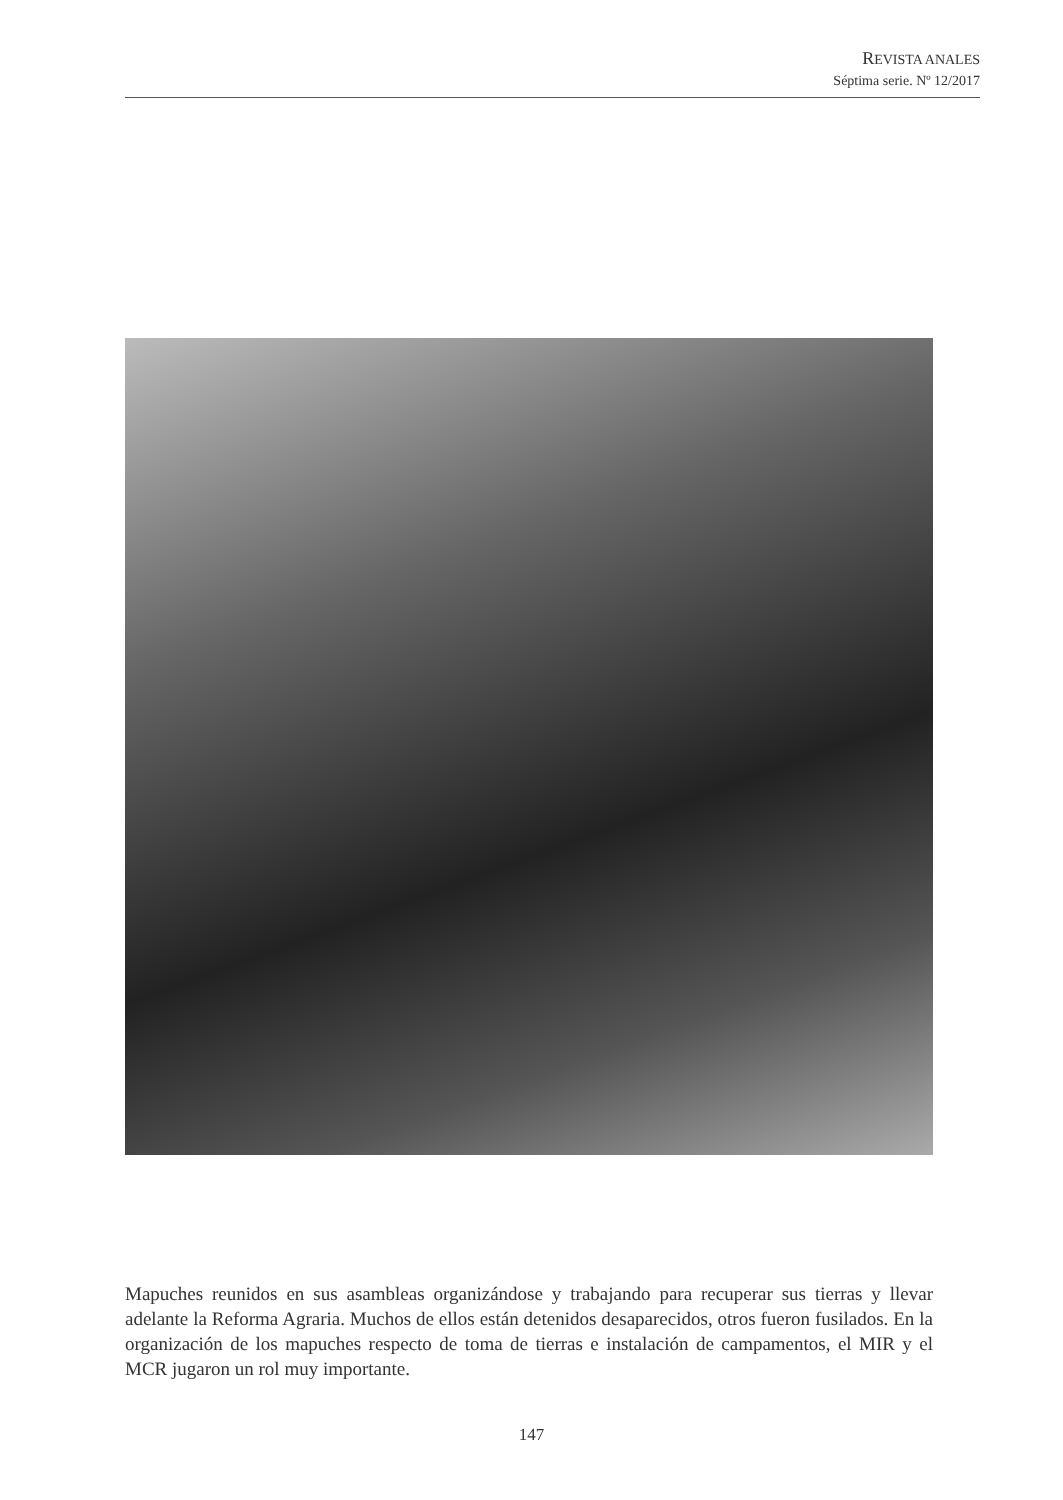REVISTA ANALES
Séptima serie. Nº 12/2017
Mapuches reunidos en sus asambleas organizándose y trabajando para recuperar sus tierras y llevar adelante la Reforma Agraria. Muchos de ellos están detenidos desaparecidos, otros fueron fusilados. En la organización de los mapuches respecto de toma de tierras e instalación de campamentos, el MIR y el MCR jugaron un rol muy importante.
147